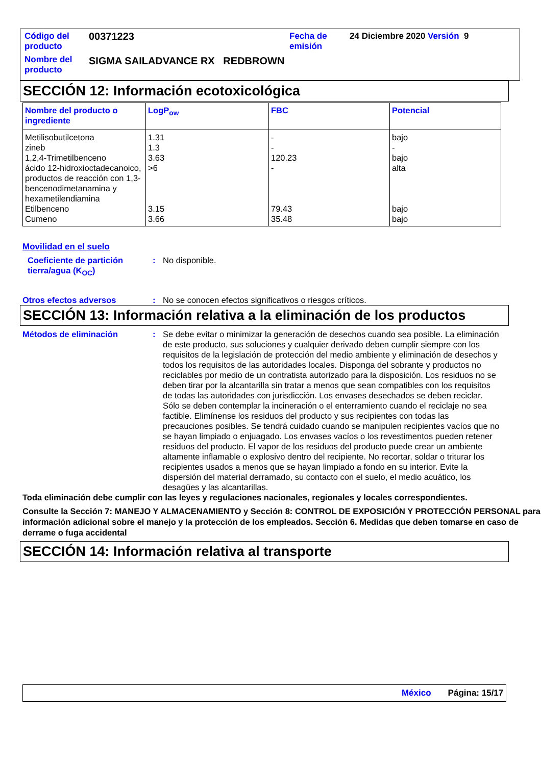| Código del producto | 00371223 | Fecha de emisión | 24 Diciembre 2020 Versión 9 |
| Nombre del producto | SIGMA SAILADVANCE RX REDBROWN | | |
SECCIÓN 12: Información ecotoxicológica
| Nombre del producto o ingrediente | LogP<sub>ow</sub> | FBC | Potencial |
| --- | --- | --- | --- |
| Metilisobutilcetona | 1.31 | - | bajo |
| zineb | 1.3 | - | - |
| 1,2,4-Trimetilbenceno | 3.63 | 120.23 | bajo |
| ácido 12-hidroxioctadecanoico, productos de reacción con 1,3-bencenodimetanamina y hexametilendiamina | >6 | - | alta |
| Etilbenceno | 3.15 | 79.43 | bajo |
| Cumeno | 3.66 | 35.48 | bajo |
Movilidad en el suelo
Coeficiente de partición tierra/agua (K<sub>OC</sub>)
: No disponible.
Otros efectos adversos : No se conocen efectos significativos o riesgos críticos.
SECCIÓN 13: Información relativa a la eliminación de los productos
Métodos de eliminación : Se debe evitar o minimizar la generación de desechos cuando sea posible. La eliminación de este producto, sus soluciones y cualquier derivado deben cumplir siempre con los requisitos de la legislación de protección del medio ambiente y eliminación de desechos y todos los requisitos de las autoridades locales. Disponga del sobrante y productos no reciclables por medio de un contratista autorizado para la disposición. Los residuos no se deben tirar por la alcantarilla sin tratar a menos que sean compatibles con los requisitos de todas las autoridades con jurisdicción. Los envases desechados se deben reciclar. Sólo se deben contemplar la incineración o el enterramiento cuando el reciclaje no sea factible. Elimínense los residuos del producto y sus recipientes con todas las precauciones posibles. Se tendrá cuidado cuando se manipulen recipientes vacíos que no se hayan limpiado o enjuagado. Los envases vacíos o los revestimentos pueden retener residuos del producto. El vapor de los residuos del producto puede crear un ambiente altamente inflamable o explosivo dentro del recipiente. No recortar, soldar o triturar los recipientes usados a menos que se hayan limpiado a fondo en su interior. Evite la dispersión del material derramado, su contacto con el suelo, el medio acuático, los desagües y las alcantarillas.
Toda eliminación debe cumplir con las leyes y regulaciones nacionales, regionales y locales correspondientes.
Consulte la Sección 7: MANEJO Y ALMACENAMIENTO y Sección 8: CONTROL DE EXPOSICIÓN Y PROTECCIÓN PERSONAL para información adicional sobre el manejo y la protección de los empleados. Sección 6. Medidas que deben tomarse en caso de derrame o fuga accidental
SECCIÓN 14: Información relativa al transporte
México Página: 15/17